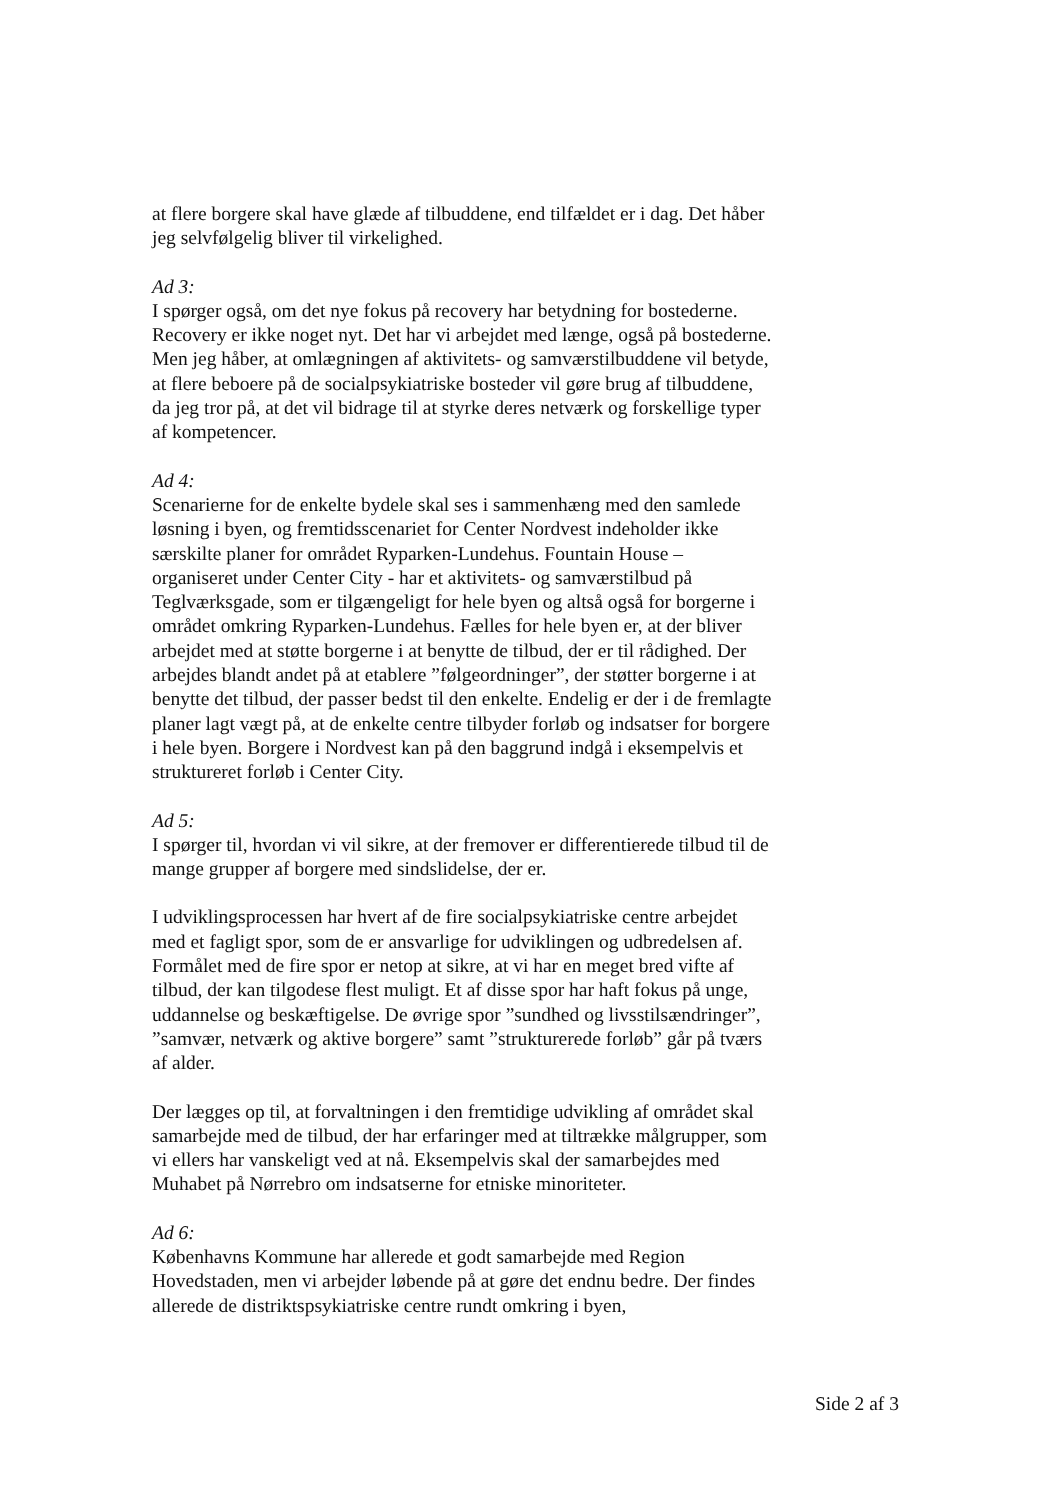at flere borgere skal have glæde af tilbuddene, end tilfældet er i dag. Det håber jeg selvfølgelig bliver til virkelighed.
Ad 3:
I spørger også, om det nye fokus på recovery har betydning for bostederne. Recovery er ikke noget nyt. Det har vi arbejdet med længe, også på bostederne. Men jeg håber, at omlægningen af aktivitets- og samværstilbuddene vil betyde, at flere beboere på de socialpsykiatriske bosteder vil gøre brug af tilbuddene, da jeg tror på, at det vil bidrage til at styrke deres netværk og forskellige typer af kompetencer.
Ad 4:
Scenarierne for de enkelte bydele skal ses i sammenhæng med den samlede løsning i byen, og fremtidsscenariet for Center Nordvest indeholder ikke særskilte planer for området Ryparken-Lundehus. Fountain House – organiseret under Center City - har et aktivitets- og samværstilbud på Teglværksgade, som er tilgængeligt for hele byen og altså også for borgerne i området omkring Ryparken-Lundehus. Fælles for hele byen er, at der bliver arbejdet med at støtte borgerne i at benytte de tilbud, der er til rådighed. Der arbejdes blandt andet på at etablere ”følgeordninger”, der støtter borgerne i at benytte det tilbud, der passer bedst til den enkelte. Endelig er der i de fremlagte planer lagt vægt på, at de enkelte centre tilbyder forløb og indsatser for borgere i hele byen. Borgere i Nordvest kan på den baggrund indgå i eksempelvis et struktureret forløb i Center City.
Ad 5:
I spørger til, hvordan vi vil sikre, at der fremover er differentierede tilbud til de mange grupper af borgere med sindslidelse, der er.
I udviklingsprocessen har hvert af de fire socialpsykiatriske centre arbejdet med et fagligt spor, som de er ansvarlige for udviklingen og udbredelsen af. Formålet med de fire spor er netop at sikre, at vi har en meget bred vifte af tilbud, der kan tilgodese flest muligt. Et af disse spor har haft fokus på unge, uddannelse og beskæftigelse. De øvrige spor ”sundhed og livsstilsændringer”, ”samvær, netværk og aktive borgere” samt ”strukturerede forløb” går på tværs af alder.
Der lægges op til, at forvaltningen i den fremtidige udvikling af området skal samarbejde med de tilbud, der har erfaringer med at tiltrække målgrupper, som vi ellers har vanskeligt ved at nå. Eksempelvis skal der samarbejdes med Muhabet på Nørrebro om indsatserne for etniske minoriteter.
Ad 6:
Københavns Kommune har allerede et godt samarbejde med Region Hovedstaden, men vi arbejder løbende på at gøre det endnu bedre. Der findes allerede de distriktspsykiatriske centre rundt omkring i byen,
Side 2 af 3